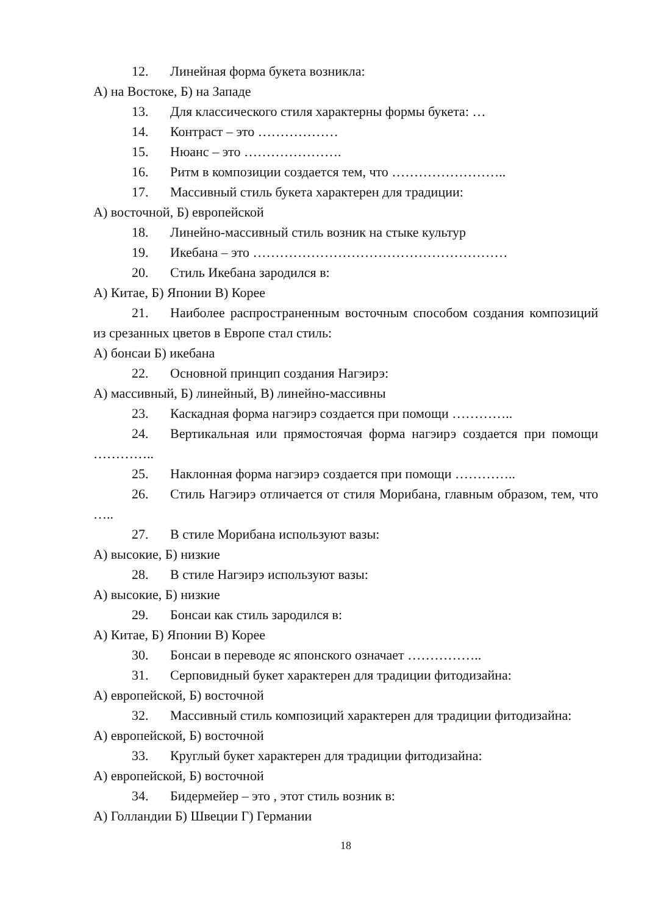12. Линейная форма букета возникла:
А) на Востоке, Б) на Западе
13. Для классического стиля характерны формы букета: …
14. Контраст – это ………………
15. Нюанс – это ………………….
16. Ритм в композиции создается тем, что ……………………..
17. Массивный стиль букета характерен для традиции:
А) восточной, Б) европейской
18. Линейно-массивный стиль возник на стыке культур
19. Икебана – это …………………………………………………
20. Стиль Икебана зародился в:
А) Китае, Б) Японии В) Корее
21. Наиболее распространенным восточным способом создания композиций из срезанных цветов в Европе стал стиль:
А) бонсаи Б) икебана
22. Основной принцип создания Нагэирэ:
А) массивный, Б) линейный, В) линейно-массивны
23. Каскадная форма нагэирэ создается при помощи …………..
24. Вертикальная или прямостоячая форма нагэирэ создается при помощи …………..
25. Наклонная форма нагэирэ создается при помощи …………..
26. Стиль Нагэирэ отличается от стиля Морибана, главным образом, тем, что …..
27. В стиле Морибана используют вазы:
А) высокие, Б) низкие
28. В стиле Нагэирэ используют вазы:
А) высокие, Б) низкие
29. Бонсаи как стиль зародился в:
А) Китае, Б) Японии В) Корее
30. Бонсаи в переводе яс японского означает ……………..
31. Серповидный букет характерен для традиции фитодизайна:
А) европейской, Б) восточной
32. Массивный стиль композиций характерен для традиции фитодизайна:
А) европейской, Б) восточной
33. Круглый букет характерен для традиции фитодизайна:
А) европейской, Б) восточной
34. Бидермейер – это , этот стиль возник в:
А) Голландии Б) Швеции Г) Германии
18